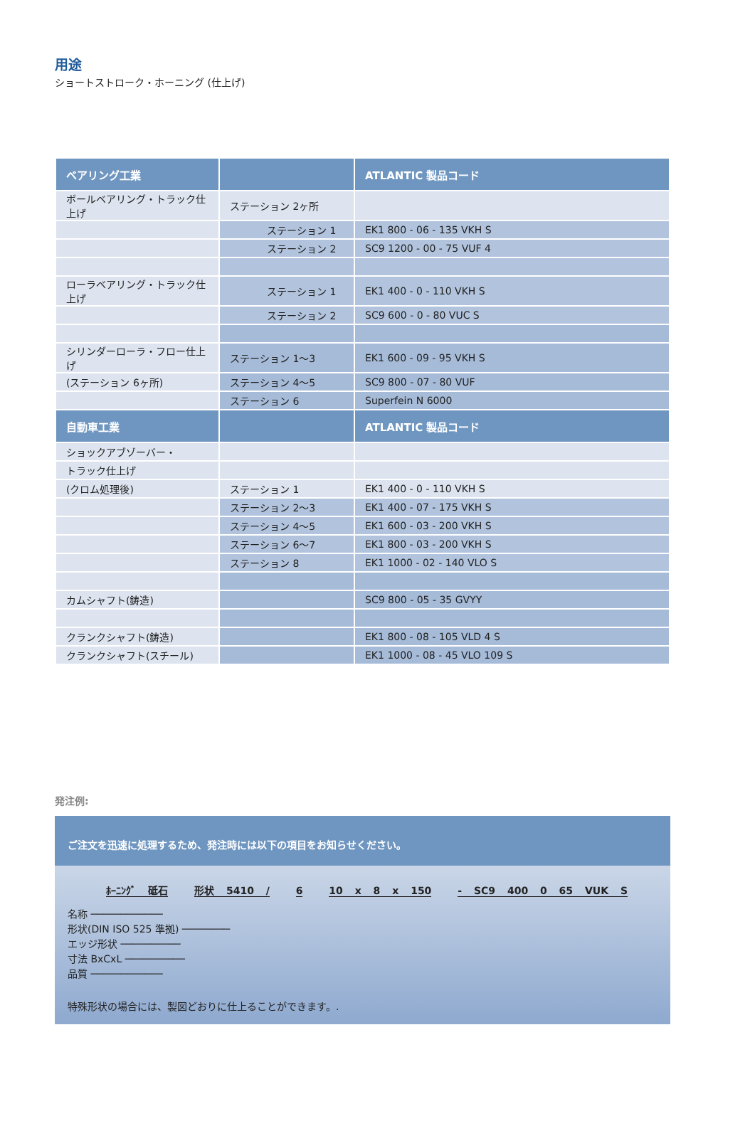用途
ショートストローク・ホーニング (仕上げ)
| ベアリング工業 | | ATLANTIC 製品コード |
| --- | --- | --- |
| ボールベアリング・トラック仕上げ | ステーション 2ヶ所 | |
| | ステーション 1 | EK1 800 - 06 - 135 VKH S |
| | ステーション 2 | SC9 1200 - 00 - 75 VUF 4 |
| ローラベアリング・トラック仕上げ | ステーション 1 | EK1 400 - 0 - 110 VKH S |
| | ステーション 2 | SC9 600 - 0 - 80 VUC S |
| シリンダーローラ・フロー仕上げ | ステーション 1〜3 | EK1 600 - 09 - 95 VKH S |
| (ステーション 6ヶ所) | ステーション 4〜5 | SC9 800 - 07 - 80 VUF |
| | ステーション 6 | Superfein N 6000 |
| 自動車工業 | | ATLANTIC 製品コード |
| ショックアブゾーバー・ | | |
| トラック仕上げ | | |
| (クロム処理後) | ステーション 1 | EK1 400 - 0 - 110 VKH S |
| | ステーション 2〜3 | EK1 400 - 07 - 175 VKH S |
| | ステーション 4〜5 | EK1 600 - 03 - 200 VKH S |
| | ステーション 6〜7 | EK1 800 - 03 - 200 VKH S |
| | ステーション 8 | EK1 1000 - 02 - 140 VLO S |
| カムシャフト(鋳造) | | SC9 800 - 05 - 35 GVYY |
| クランクシャフト(鋳造) | | EK1 800 - 08 - 105 VLD 4 S |
| クランクシャフト(スチール) | | EK1 1000 - 08 - 45 VLO 109 S |
発注例:
ご注文を迅速に処理するため、発注時には以下の項目をお知らせください。
ﾎｰﾆﾝｸﾞ 砥石 形状 5410 / 6 10 x 8 x 150 - SC9 400 0 65 VUK S
名称 ────────────
形状(DIN ISO 525 準拠) ────────
エッジ形状 ──────────
寸法 BxCxL ──────────
品質 ────────────
特殊形状の場合には、製図どおりに仕上ることができます。.